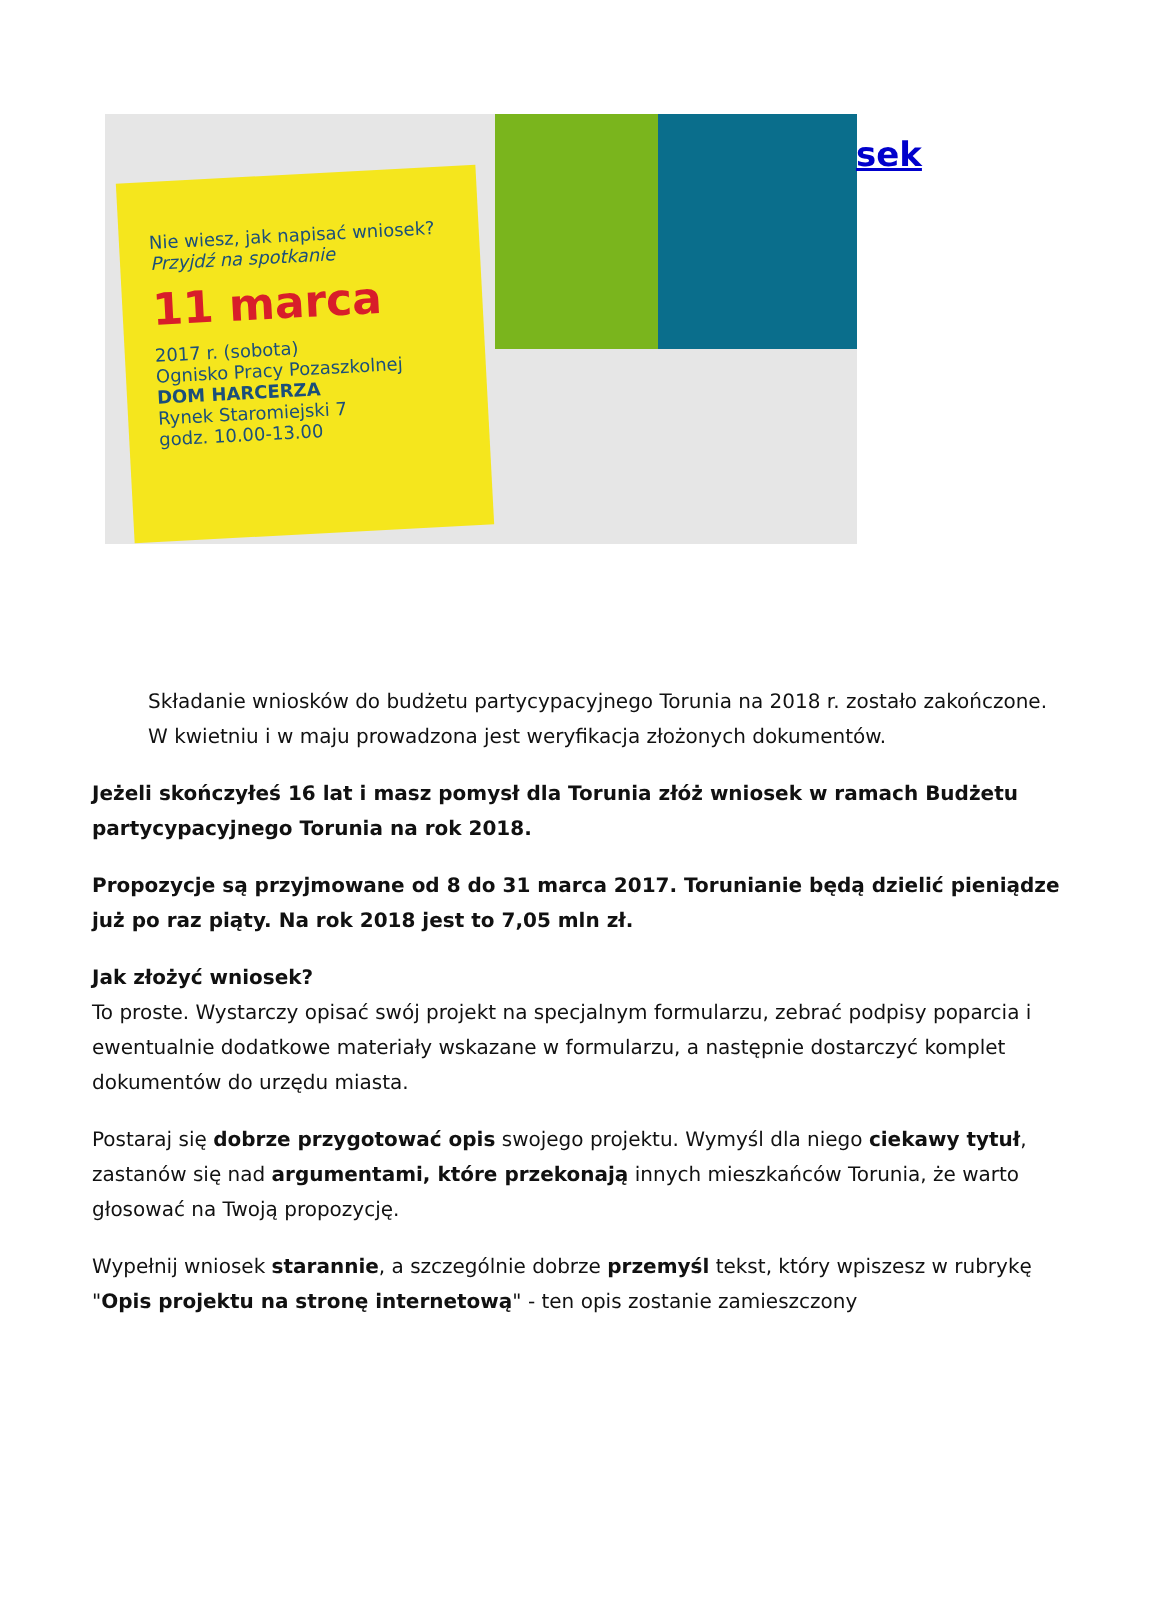Nie wiesz, jak napisać wniosek?
Przyjdź na spotkanie
11 marca
2017 r. (sobota)
Ognisko Pracy Pozaszkolnej
DOM HARCERZA
Rynek Staromiejski 7
godz. 10.00-13.00
sek
Składanie wniosków do budżetu partycypacyjnego Torunia na 2018 r. zostało zakończone. W kwietniu i w maju prowadzona jest weryfikacja złożonych dokumentów.
Jeżeli skończyłeś 16 lat i masz pomysł dla Torunia złóż wniosek w ramach Budżetu partycypacyjnego Torunia na rok 2018.
Propozycje są przyjmowane od 8 do 31 marca 2017. Torunianie będą dzielić pieniądze już po raz piąty. Na rok 2018 jest to 7,05 mln zł.
Jak złożyć wniosek?
To proste. Wystarczy opisać swój projekt na specjalnym formularzu, zebrać podpisy poparcia i ewentualnie dodatkowe materiały wskazane w formularzu, a następnie dostarczyć komplet dokumentów do urzędu miasta.
Postaraj się dobrze przygotować opis swojego projektu. Wymyśl dla niego ciekawy tytuł, zastanów się nad argumentami, które przekonają innych mieszkańców Torunia, że warto głosować na Twoją propozycję.
Wypełnij wniosek starannie, a szczególnie dobrze przemyśl tekst, który wpiszesz w rubrykę "Opis projektu na stronę internetową" - ten opis zostanie zamieszczony